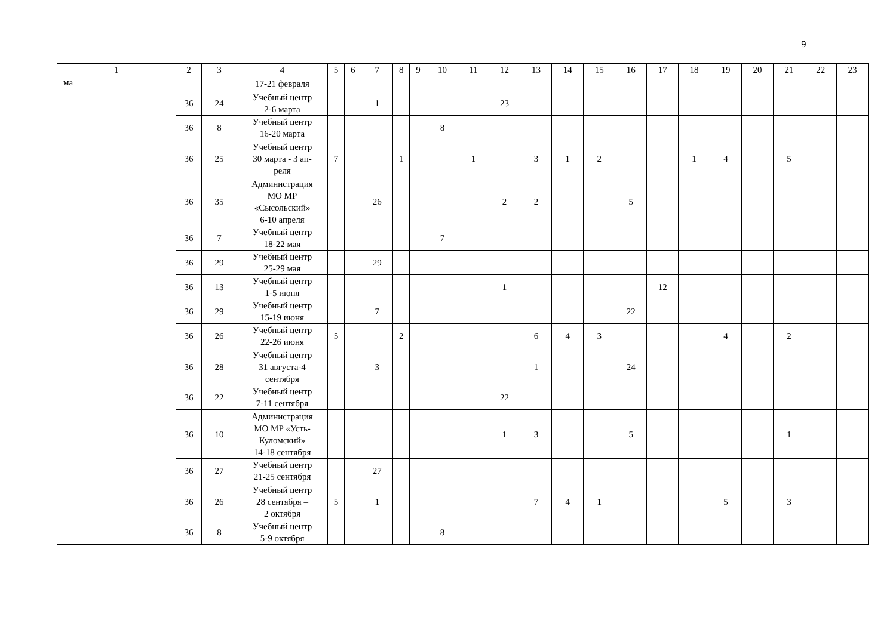9
| 1 | 2 | 3 | 4 | 5 | 6 | 7 | 8 | 9 | 10 | 11 | 12 | 13 | 14 | 15 | 16 | 17 | 18 | 19 | 20 | 21 | 22 | 23 |
| --- | --- | --- | --- | --- | --- | --- | --- | --- | --- | --- | --- | --- | --- | --- | --- | --- | --- | --- | --- | --- | --- | --- |
| ма | | | 17-21 февраля | | | | | | | | | | | | | | | | | | | |
| | 36 | 24 | Учебный центр 2-6 марта | | | 1 | | | | | 23 | | | | | | | | | | | |
| | 36 | 8 | Учебный центр 16-20 марта | | | | | | 8 | | | | | | | | | | | | | |
| | 36 | 25 | Учебный центр 30 марта - 3 ап- реля | 7 | | | 1 | | | 1 | | 3 | 1 | 2 | | | 1 | 4 | | 5 | | |
| | 36 | 35 | Администрация МО МР «Сысольский» 6-10 апреля | | | 26 | | | | | 2 | 2 | | | 5 | | | | | | | |
| | 36 | 7 | Учебный центр 18-22 мая | | | | | | 7 | | | | | | | | | | | | | |
| | 36 | 29 | Учебный центр 25-29 мая | | | 29 | | | | | | | | | | | | | | | | |
| | 36 | 13 | Учебный центр 1-5 июня | | | | | | | | 1 | | | | | 12 | | | | | | |
| | 36 | 29 | Учебный центр 15-19 июня | | | 7 | | | | | | | | | 22 | | | | | | | |
| | 36 | 26 | Учебный центр 22-26 июня | 5 | | | 2 | | | | | 6 | 4 | 3 | | | | 4 | | 2 | | |
| | 36 | 28 | Учебный центр 31 августа-4 сентября | | | 3 | | | | | | 1 | | | 24 | | | | | | | |
| | 36 | 22 | Учебный центр 7-11 сентября | | | | | | | | 22 | | | | | | | | | | | |
| | 36 | 10 | Администрация МО МР «Усть- Куломский» 14-18 сентября | | | | | | | | 1 | 3 | | | 5 | | | | | 1 | | |
| | 36 | 27 | Учебный центр 21-25 сентября | | | 27 | | | | | | | | | | | | | | | | |
| | 36 | 26 | Учебный центр 28 сентября – 2 октября | 5 | | 1 | | | | | | 7 | 4 | 1 | | | | 5 | | 3 | | |
| | 36 | 8 | Учебный центр 5-9 октября | | | | | | 8 | | | | | | | | | | | | | |